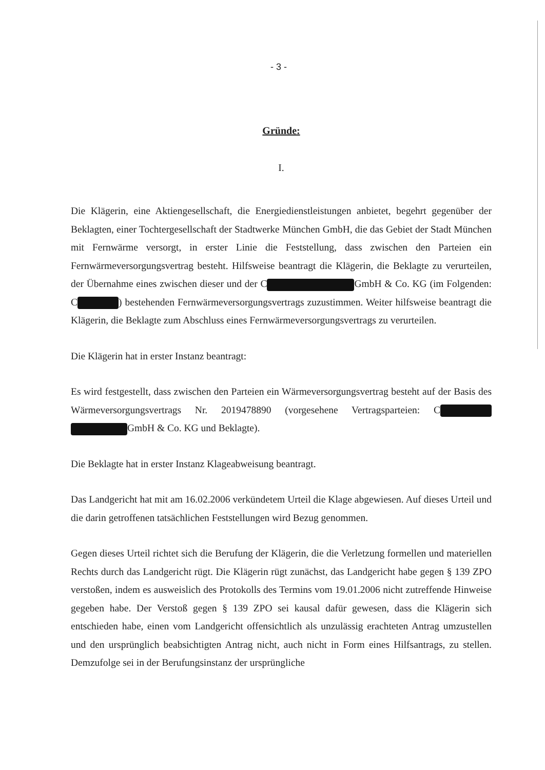- 3 -
Gründe:
I.
Die Klägerin, eine Aktiengesellschaft, die Energiedienstleistungen anbietet, begehrt gegenüber der Beklagten, einer Tochtergesellschaft der Stadtwerke München GmbH, die das Gebiet der Stadt München mit Fernwärme versorgt, in erster Linie die Feststellung, dass zwischen den Parteien ein Fernwärmeversorgungsvertrag besteht. Hilfsweise beantragt die Klägerin, die Beklagte zu verurteilen, der Übernahme eines zwischen dieser und der C GmbH & Co. KG (im Folgenden: C ) bestehenden Fernwärmeversorgungsvertrags zuzustimmen. Weiter hilfsweise beantragt die Klägerin, die Beklagte zum Abschluss eines Fernwärmeversorgungsvertrags zu verurteilen.
Die Klägerin hat in erster Instanz beantragt:
Es wird festgestellt, dass zwischen den Parteien ein Wärmeversorgungsvertrag besteht auf der Basis des Wärmeversorgungsvertrags Nr. 2019478890 (vorgesehene Vertragsparteien: C GmbH & Co. KG und Beklagte).
Die Beklagte hat in erster Instanz Klageabweisung beantragt.
Das Landgericht hat mit am 16.02.2006 verkündetem Urteil die Klage abgewiesen. Auf dieses Urteil und die darin getroffenen tatsächlichen Feststellungen wird Bezug genommen.
Gegen dieses Urteil richtet sich die Berufung der Klägerin, die die Verletzung formellen und materiellen Rechts durch das Landgericht rügt. Die Klägerin rügt zunächst, das Landgericht habe gegen § 139 ZPO verstoßen, indem es ausweislich des Protokolls des Termins vom 19.01.2006 nicht zutreffende Hinweise gegeben habe. Der Verstoß gegen § 139 ZPO sei kausal dafür gewesen, dass die Klägerin sich entschieden habe, einen vom Landgericht offensichtlich als unzulässig erachteten Antrag umzustellen und den ursprünglich beabsichtigten Antrag nicht, auch nicht in Form eines Hilfsantrags, zu stellen. Demzufolge sei in der Berufungsinstanz der ursprüngliche